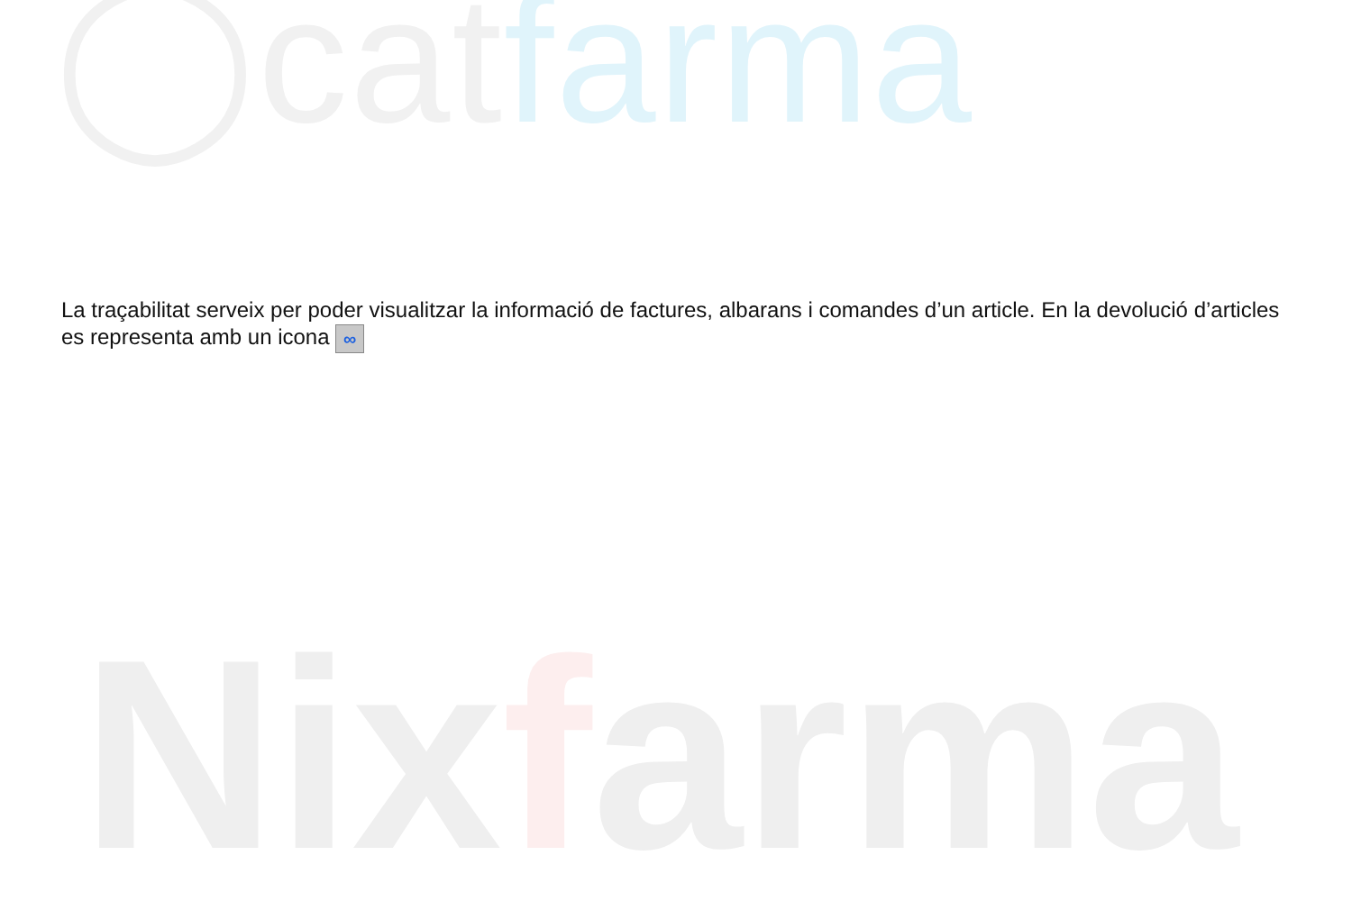◯catfarma
Nixfarma
La traçabilitat serveix per poder visualitzar la informació de factures, albarans i comandes d’un article. En la devolució d’articles es representa amb un icona ∞